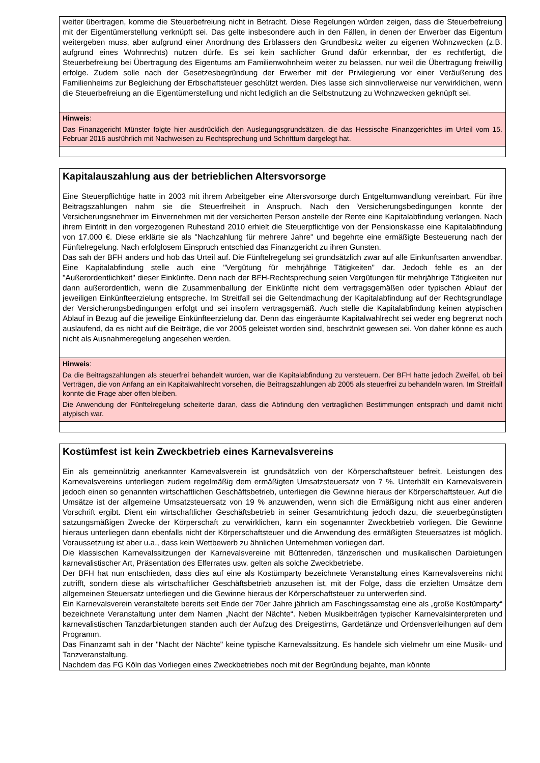weiter übertragen, komme die Steuerbefreiung nicht in Betracht. Diese Regelungen würden zeigen, dass die Steuerbefreiung mit der Eigentümerstellung verknüpft sei. Das gelte insbesondere auch in den Fällen, in denen der Erwerber das Eigentum weitergeben muss, aber aufgrund einer Anordnung des Erblassers den Grundbesitz weiter zu eigenen Wohnzwecken (z.B. aufgrund eines Wohnrechts) nutzen dürfe. Es sei kein sachlicher Grund dafür erkennbar, der es rechtfertigt, die Steuerbefreiung bei Übertragung des Eigentums am Familienwohnheim weiter zu belassen, nur weil die Übertragung freiwillig erfolge. Zudem solle nach der Gesetzesbegründung der Erwerber mit der Privilegierung vor einer Veräußerung des Familienheims zur Begleichung der Erbschaftsteuer geschützt werden. Dies lasse sich sinnvollerweise nur verwirklichen, wenn die Steuerbefreiung an die Eigentümerstellung und nicht lediglich an die Selbstnutzung zu Wohnzwecken geknüpft sei.
Hinweis:
Das Finanzgericht Münster folgte hier ausdrücklich den Auslegungsgrundsätzen, die das Hessische Finanzgerichtes im Urteil vom 15. Februar 2016 ausführlich mit Nachweisen zu Rechtsprechung und Schrifttum dargelegt hat.
Kapitalauszahlung aus der betrieblichen Altersvorsorge
Eine Steuerpflichtige hatte in 2003 mit ihrem Arbeitgeber eine Altersvorsorge durch Entgeltumwandlung vereinbart. Für ihre Beitragszahlungen nahm sie die Steuerfreiheit in Anspruch. Nach den Versicherungsbedingungen konnte der Versicherungsnehmer im Einvernehmen mit der versicherten Person anstelle der Rente eine Kapitalabfindung verlangen. Nach ihrem Eintritt in den vorgezogenen Ruhestand 2010 erhielt die Steuerpflichtige von der Pensionskasse eine Kapitalabfindung von 17.000 €. Diese erklärte sie als "Nachzahlung für mehrere Jahre" und begehrte eine ermäßigte Besteuerung nach der Fünftelregelung. Nach erfolglosem Einspruch entschied das Finanzgericht zu ihren Gunsten.
Das sah der BFH anders und hob das Urteil auf. Die Fünftelregelung sei grundsätzlich zwar auf alle Einkunftsarten anwendbar. Eine Kapitalabfindung stelle auch eine "Vergütung für mehrjährige Tätigkeiten" dar. Jedoch fehle es an der "Außerordentlichkeit" dieser Einkünfte. Denn nach der BFH-Rechtsprechung seien Vergütungen für mehrjährige Tätigkeiten nur dann außerordentlich, wenn die Zusammenballung der Einkünfte nicht dem vertragsgemäßen oder typischen Ablauf der jeweiligen Einkünfteerzielung entspreche. Im Streitfall sei die Geltendmachung der Kapitalabfindung auf der Rechtsgrundlage der Versicherungsbedingungen erfolgt und sei insofern vertragsgemäß. Auch stelle die Kapitalabfindung keinen atypischen Ablauf in Bezug auf die jeweilige Einkünfteerzielung dar. Denn das eingeräumte Kapitalwahlrecht sei weder eng begrenzt noch auslaufend, da es nicht auf die Beiträge, die vor 2005 geleistet worden sind, beschränkt gewesen sei. Von daher könne es auch nicht als Ausnahmeregelung angesehen werden.
Hinweis:
Da die Beitragszahlungen als steuerfrei behandelt wurden, war die Kapitalabfindung zu versteuern. Der BFH hatte jedoch Zweifel, ob bei Verträgen, die von Anfang an ein Kapitalwahlrecht vorsehen, die Beitragszahlungen ab 2005 als steuerfrei zu behandeln waren. Im Streitfall konnte die Frage aber offen bleiben.
Die Anwendung der Fünftelregelung scheiterte daran, dass die Abfindung den vertraglichen Bestimmungen entsprach und damit nicht atypisch war.
Kostümfest ist kein Zweckbetrieb eines Karnevalsvereins
Ein als gemeinnützig anerkannter Karnevalsverein ist grundsätzlich von der Körperschaftsteuer befreit. Leistungen des Karnevalsvereins unterliegen zudem regelmäßig dem ermäßigten Umsatzsteuersatz von 7 %. Unterhält ein Karnevalsverein jedoch einen so genannten wirtschaftlichen Geschäftsbetrieb, unterliegen die Gewinne hieraus der Körperschaftsteuer. Auf die Umsätze ist der allgemeine Umsatzsteuersatz von 19 % anzuwenden, wenn sich die Ermäßigung nicht aus einer anderen Vorschrift ergibt. Dient ein wirtschaftlicher Geschäftsbetrieb in seiner Gesamtrichtung jedoch dazu, die steuerbegünstigten satzungsmäßigen Zwecke der Körperschaft zu verwirklichen, kann ein sogenannter Zweckbetrieb vorliegen. Die Gewinne hieraus unterliegen dann ebenfalls nicht der Körperschaftsteuer und die Anwendung des ermäßigten Steuersatzes ist möglich. Voraussetzung ist aber u.a., dass kein Wettbewerb zu ähnlichen Unternehmen vorliegen darf.
Die klassischen Karnevalssitzungen der Karnevalsvereine mit Büttenreden, tänzerischen und musikalischen Darbietungen karnevalistischer Art, Präsentation des Elferrates usw. gelten als solche Zweckbetriebe.
Der BFH hat nun entschieden, dass dies auf eine als Kostümparty bezeichnete Veranstaltung eines Karnevalsvereins nicht zutrifft, sondern diese als wirtschaftlicher Geschäftsbetrieb anzusehen ist, mit der Folge, dass die erzielten Umsätze dem allgemeinen Steuersatz unterliegen und die Gewinne hieraus der Körperschaftsteuer zu unterwerfen sind.
Ein Karnevalsverein veranstaltete bereits seit Ende der 70er Jahre jährlich am Faschingssamstag eine als „große Kostümparty“ bezeichnete Veranstaltung unter dem Namen „Nacht der Nächte“. Neben Musikbeiträgen typischer Karnevalsinterpreten und karnevalistischen Tanzdarbietungen standen auch der Aufzug des Dreigestirns, Gardetänze und Ordensverleihungen auf dem Programm.
Das Finanzamt sah in der "Nacht der Nächte" keine typische Karnevalssitzung. Es handele sich vielmehr um eine Musik- und Tanzveranstaltung.
Nachdem das FG Köln das Vorliegen eines Zweckbetriebes noch mit der Begründung bejahte, man könnte